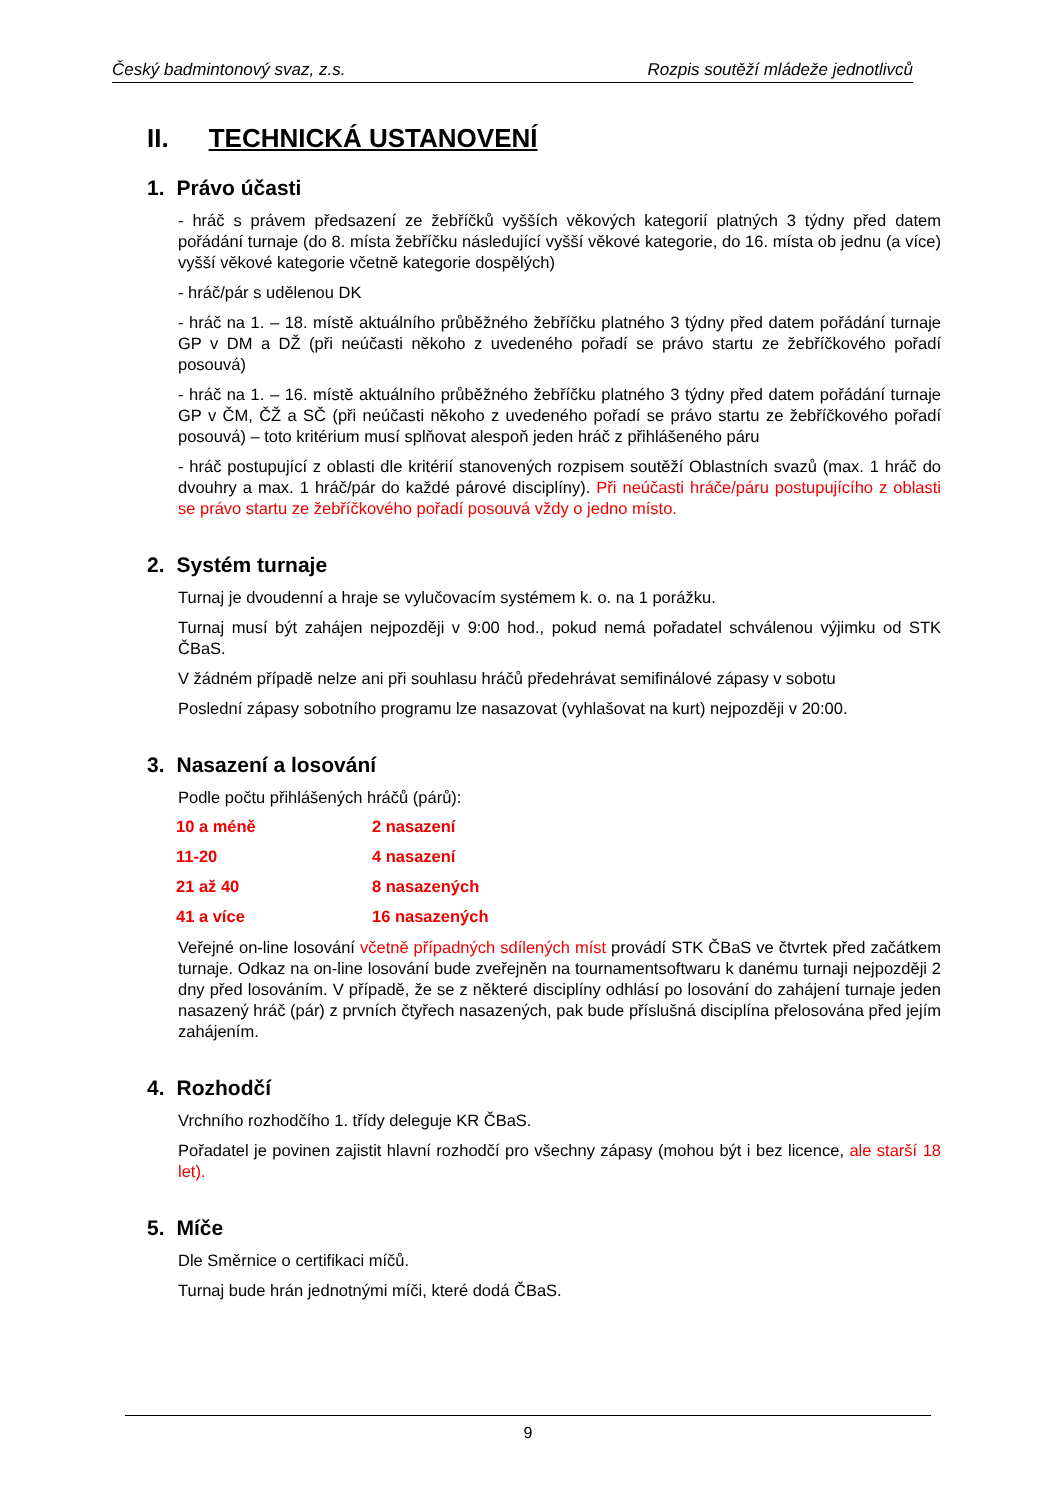Český badmintonový svaz, z.s. Rozpis soutěží mládeže jednotlivců
II. TECHNICKÁ USTANOVENÍ
1. Právo účasti
- hráč s právem předsazení ze žebříčků vyšších věkových kategorií platných 3 týdny před datem pořádání turnaje (do 8. místa žebříčku následující vyšší věkové kategorie, do 16. místa ob jednu (a více) vyšší věkové kategorie včetně kategorie dospělých)
- hráč/pár s udělenou DK
- hráč na 1. – 18. místě aktuálního průběžného žebříčku platného 3 týdny před datem pořádání turnaje GP v DM a DŽ (při neúčasti někoho z uvedeného pořadí se právo startu ze žebříčkového pořadí posouvá)
- hráč na 1. – 16. místě aktuálního průběžného žebříčku platného 3 týdny před datem pořádání turnaje GP v ČM, ČŽ a SČ (při neúčasti někoho z uvedeného pořadí se právo startu ze žebříčkového pořadí posouvá) – toto kritérium musí splňovat alespoň jeden hráč z přihlášeného páru
- hráč postupující z oblasti dle kritérií stanovených rozpisem soutěží Oblastních svazů (max. 1 hráč do dvouhry a max. 1 hráč/pár do každé párové disciplíny). Při neúčasti hráče/páru postupujícího z oblasti se právo startu ze žebříčkového pořadí posouvá vždy o jedno místo.
2. Systém turnaje
Turnaj je dvoudenní a hraje se vylučovacím systémem k. o. na 1 porážku.
Turnaj musí být zahájen nejpozději v 9:00 hod., pokud nemá pořadatel schválenou výjimku od STK ČBaS.
V žádném případě nelze ani při souhlasu hráčů předehrávat semifinálové zápasy v sobotu
Poslední zápasy sobotního programu lze nasazovat (vyhlašovat na kurt) nejpozději v 20:00.
3. Nasazení a losování
Podle počtu přihlášených hráčů (párů):
| 10 a méně | 2 nasazení |
| 11-20 | 4 nasazení |
| 21 až 40 | 8 nasazených |
| 41 a více | 16 nasazených |
Veřejné on-line losování včetně případných sdílených míst provádí STK ČBaS ve čtvrtek před začátkem turnaje. Odkaz na on-line losování bude zveřejněn na tournamentsoftwaru k danému turnaji nejpozději 2 dny před losováním. V případě, že se z některé disciplíny odhlásí po losování do zahájení turnaje jeden nasazený hráč (pár) z prvních čtyřech nasazených, pak bude příslušná disciplína přelosována před jejím zahájením.
4. Rozhodčí
Vrchního rozhodčího 1. třídy deleguje KR ČBaS.
Pořadatel je povinen zajistit hlavní rozhodčí pro všechny zápasy (mohou být i bez licence, ale starší 18 let).
5. Míče
Dle Směrnice o certifikaci míčů.
Turnaj bude hrán jednotnými míči, které dodá ČBaS.
9